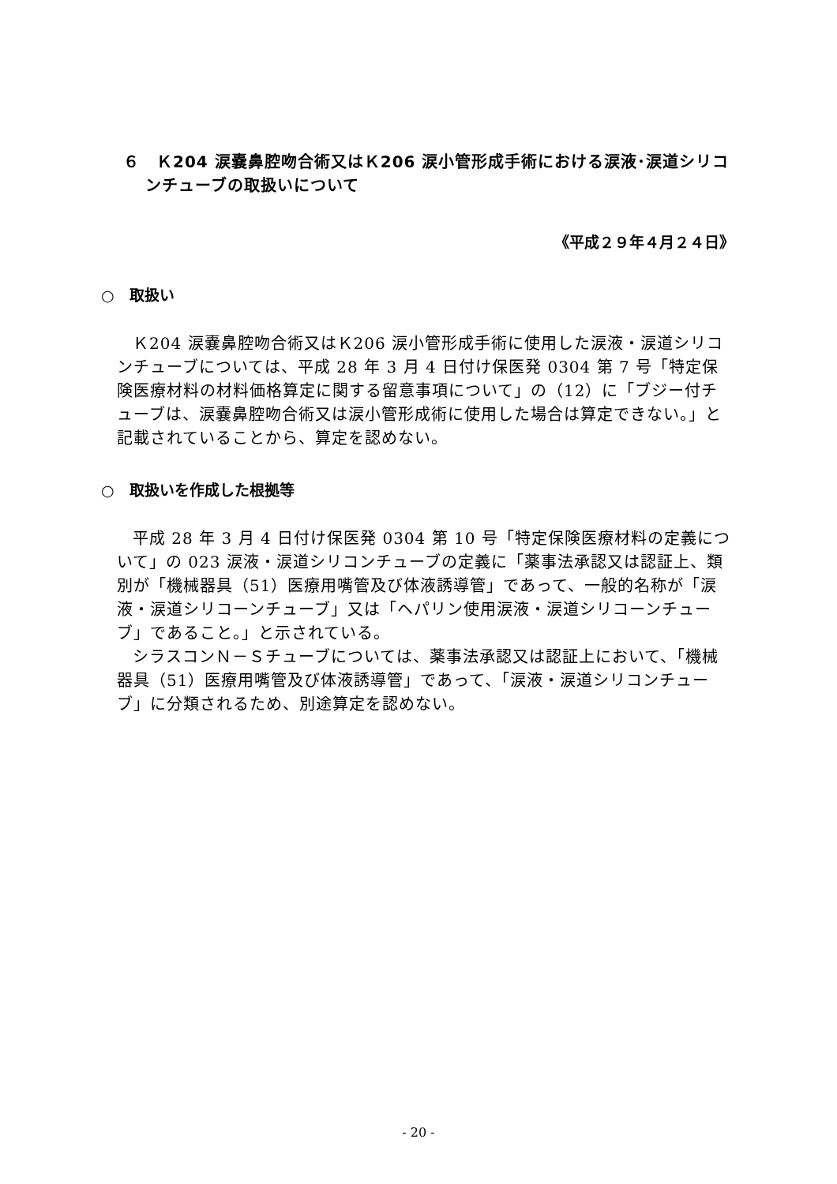６　Ｋ204 涙嚢鼻腔吻合術又はＫ206 涙小管形成手術における涙液･涙道シリコンチューブの取扱いについて
《平成２９年４月２４日》
○　取扱い
Ｋ204 涙嚢鼻腔吻合術又はＫ206 涙小管形成手術に使用した涙液・涙道シリコンチューブについては、平成 28 年 3 月 4 日付け保医発 0304 第 7 号「特定保険医療材料の材料価格算定に関する留意事項について」の（12）に「ブジー付チューブは、涙嚢鼻腔吻合術又は涙小管形成術に使用した場合は算定できない。」と記載されていることから、算定を認めない。
○　取扱いを作成した根拠等
平成 28 年 3 月 4 日付け保医発 0304 第 10 号「特定保険医療材料の定義について」の 023 涙液・涙道シリコンチューブの定義に「薬事法承認又は認証上、類別が「機械器具（51）医療用嘴管及び体液誘導管」であって、一般的名称が「涙液・涙道シリコーンチューブ」又は「ヘパリン使用涙液・涙道シリコーンチューブ」であること。」と示されている。
シラスコンＮ－Ｓチューブについては、薬事法承認又は認証上において、「機械器具（51）医療用嘴管及び体液誘導管」であって、「涙液・涙道シリコンチューブ」に分類されるため、別途算定を認めない。
- 20 -